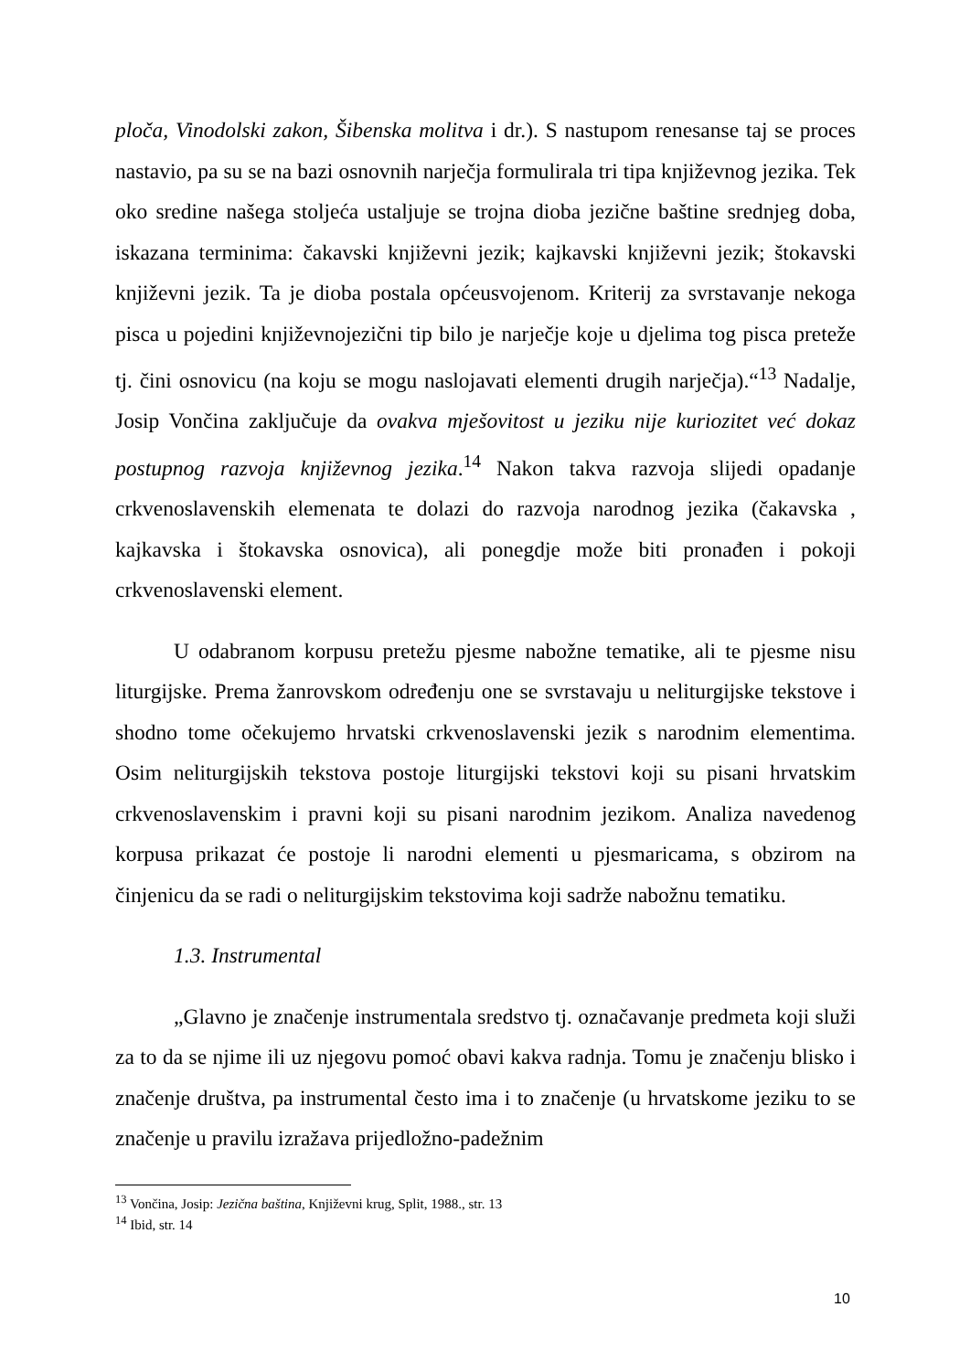ploča, Vinodolski zakon, Šibenska molitva i dr.). S nastupom renesanse taj se proces nastavio, pa su se na bazi osnovnih narječja formulirala tri tipa književnog jezika. Tek oko sredine našega stoljeća ustaljuje se trojna dioba jezične baštine srednjeg doba, iskazana terminima: čakavski književni jezik; kajkavski književni jezik; štokavski književni jezik. Ta je dioba postala općeusvojenom. Kriterij za svrstavanje nekoga pisca u pojedini književnojezični tip bilo je narječje koje u djelima tog pisca preteže tj. čini osnovicu (na koju se mogu naslojavati elementi drugih narječja).“<sup>13</sup> Nadalje, Josip Vončina zaključuje da ovakva mješovitost u jeziku nije kuriozitet već dokaz postupnog razvoja književnog jezika.<sup>14</sup> Nakon takva razvoja slijedi opadanje crkvenoslavenskih elemenata te dolazi do razvoja narodnog jezika (čakavska , kajkavska i štokavska osnovica), ali ponegdje može biti pronađen i pokoji crkvenoslavenski element.
U odabranom korpusu pretežu pjesme nabožne tematike, ali te pjesme nisu liturgijske. Prema žanrovskom određenju one se svrstavaju u neliturgijske tekstove i shodno tome očekujemo hrvatski crkvenoslavenski jezik s narodnim elementima. Osim neliturgijskih tekstova postoje liturgijski tekstovi koji su pisani hrvatskim crkvenoslavenskim i pravni koji su pisani narodnim jezikom. Analiza navedenog korpusa prikazat će postoje li narodni elementi u pjesmaricama, s obzirom na činjenicu da se radi o neliturgijskim tekstovima koji sadrže nabožnu tematiku.
1.3. Instrumental
„Glavno je značenje instrumentala sredstvo tj. označavanje predmeta koji služi za to da se njime ili uz njegovu pomoć obavi kakva radnja. Tomu je značenju blisko i značenje društva, pa instrumental često ima i to značenje (u hrvatskome jeziku to se značenje u pravilu izražava prijedložno-padežnim
<sup>13</sup> Vončina, Josip: Jezična baština, Književni krug, Split, 1988., str. 13
<sup>14</sup> Ibid, str. 14
10